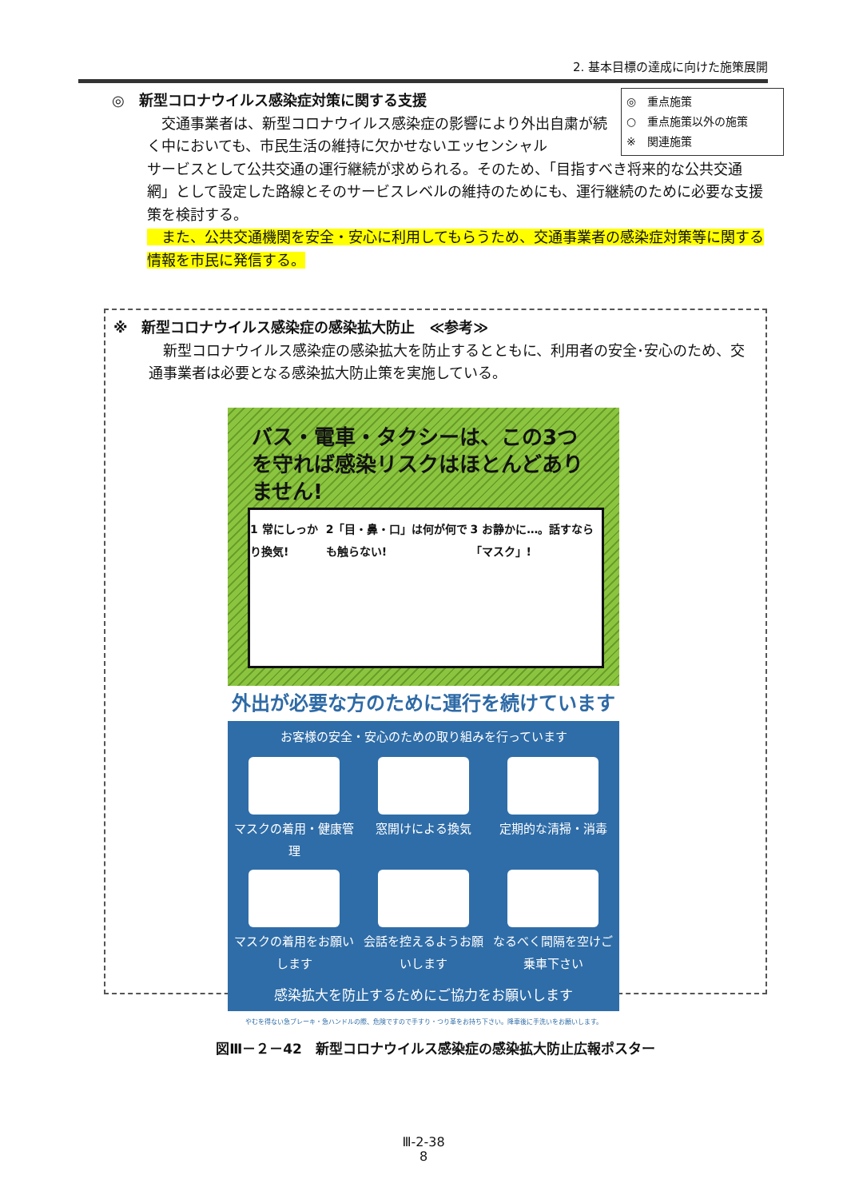2. 基本目標の達成に向けた施策展開
◎　新型コロナウイルス感染症対策に関する支援
　交通事業者は、新型コロナウイルス感染症の影響により外出自粛が続く中においても、市民生活の維持に欠かせないエッセンシャル
サービスとして公共交通の運行継続が求められる。そのため、「目指すべき将来的な公共交通網」として設定した路線とそのサービスレベルの維持のためにも、運行継続のために必要な支援策を検討する。
　また、公共交通機関を安全・安心に利用してもらうため、交通事業者の感染症対策等に関する情報を市民に発信する。
◎　重点施策
○　重点施策以外の施策
※　関連施策
※　新型コロナウイルス感染症の感染拡大防止　≪参考≫
　新型コロナウイルス感染症の感染拡大を防止するとともに、利用者の安全･安心のため、交通事業者は必要となる感染拡大防止策を実施している。
バス・電車・タクシーは、この3つを守れば感染リスクはほとんどありません!
1 常にしっかり換気! 2「目・鼻・口」は何が何でも触らない! 3 お静かに…。話すなら「マスク」!
外出が必要な方のために運行を続けています
お客様の安全・安心のための取り組みを行っています
マスクの着用・健康管理
窓開けによる換気
定期的な清掃・消毒
マスクの着用をお願いします
会話を控えるようお願いします
なるべく間隔を空けご乗車下さい
感染拡大を防止するためにご協力をお願いします
やむを得ない急ブレーキ・急ハンドルの際、危険ですので手すり・つり革をお持ち下さい。降車後に手洗いをお願いします。
図Ⅲ－２－42　新型コロナウイルス感染症の感染拡大防止広報ポスター
Ⅲ-2-38
8